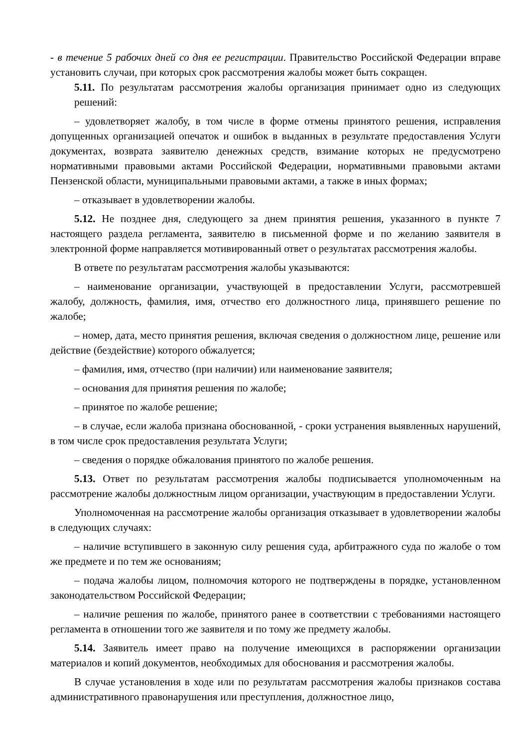- в течение 5 рабочих дней со дня ее регистрации. Правительство Российской Федерации вправе установить случаи, при которых срок рассмотрения жалобы может быть сокращен.
5.11. По результатам рассмотрения жалобы организация принимает одно из следующих решений:
‒ удовлетворяет жалобу, в том числе в форме отмены принятого решения, исправления допущенных организацией опечаток и ошибок в выданных в результате предоставления Услуги документах, возврата заявителю денежных средств, взимание которых не предусмотрено нормативными правовыми актами Российской Федерации, нормативными правовыми актами Пензенской области, муниципальными правовыми актами, а также в иных формах;
‒ отказывает в удовлетворении жалобы.
5.12. Не позднее дня, следующего за днем принятия решения, указанного в пункте 7 настоящего раздела регламента, заявителю в письменной форме и по желанию заявителя в электронной форме направляется мотивированный ответ о результатах рассмотрения жалобы.
В ответе по результатам рассмотрения жалобы указываются:
‒ наименование организации, участвующей в предоставлении Услуги, рассмотревшей жалобу, должность, фамилия, имя, отчество его должностного лица, принявшего решение по жалобе;
‒ номер, дата, место принятия решения, включая сведения о должностном лице, решение или действие (бездействие) которого обжалуется;
‒ фамилия, имя, отчество (при наличии) или наименование заявителя;
‒ основания для принятия решения по жалобе;
‒ принятое по жалобе решение;
‒ в случае, если жалоба признана обоснованной, - сроки устранения выявленных нарушений, в том числе срок предоставления результата Услуги;
‒ сведения о порядке обжалования принятого по жалобе решения.
5.13. Ответ по результатам рассмотрения жалобы подписывается уполномоченным на рассмотрение жалобы должностным лицом организации, участвующим в предоставлении Услуги.
Уполномоченная на рассмотрение жалобы организация отказывает в удовлетворении жалобы в следующих случаях:
‒ наличие вступившего в законную силу решения суда, арбитражного суда по жалобе о том же предмете и по тем же основаниям;
‒ подача жалобы лицом, полномочия которого не подтверждены в порядке, установленном законодательством Российской Федерации;
‒ наличие решения по жалобе, принятого ранее в соответствии с требованиями настоящего регламента в отношении того же заявителя и по тому же предмету жалобы.
5.14. Заявитель имеет право на получение имеющихся в распоряжении организации материалов и копий документов, необходимых для обоснования и рассмотрения жалобы.
В случае установления в ходе или по результатам рассмотрения жалобы признаков состава административного правонарушения или преступления, должностное лицо,